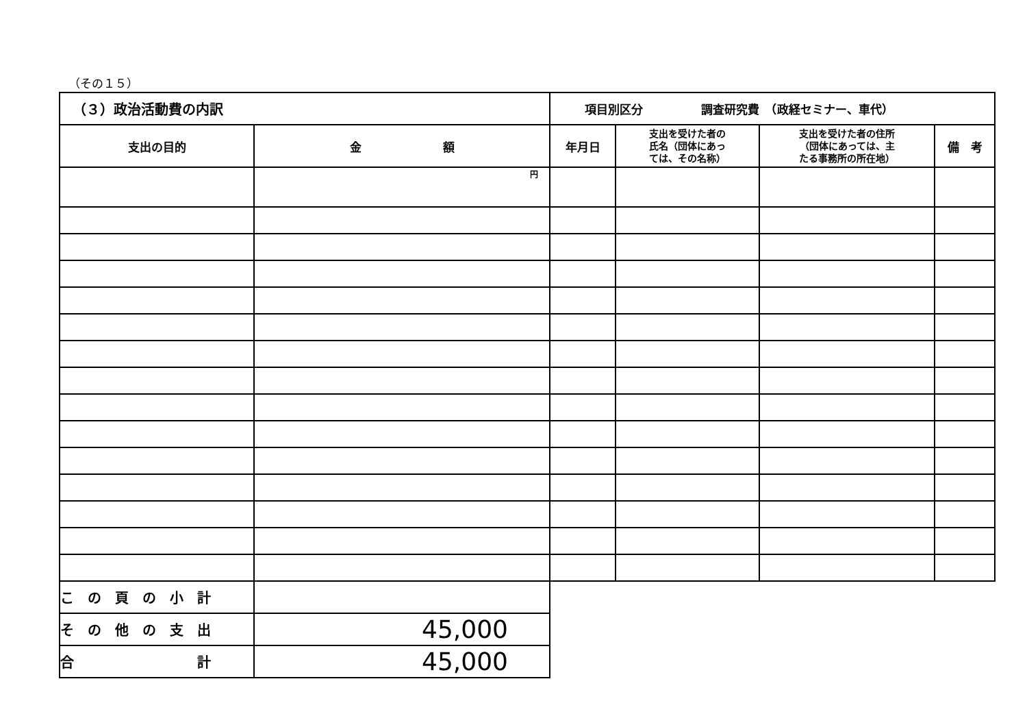（その１５）
| （３）政治活動費の内訳 | | 項目別区分 調査研究費 （政経セミナー、車代） | | | |
| 支出の目的 | 金 額 | 年月日 | 支出を受けた者の 氏名（団体にあっ ては、その名称） | 支出を受けた者の住所 （団体にあっては、主 たる事務所の所在地） | 備 考 |
| | 円 | | | | |
| こ の 頁 の 小 計 | |
| そ の 他 の 支 出 | 45,000 |
| 合 計 | 45,000 |